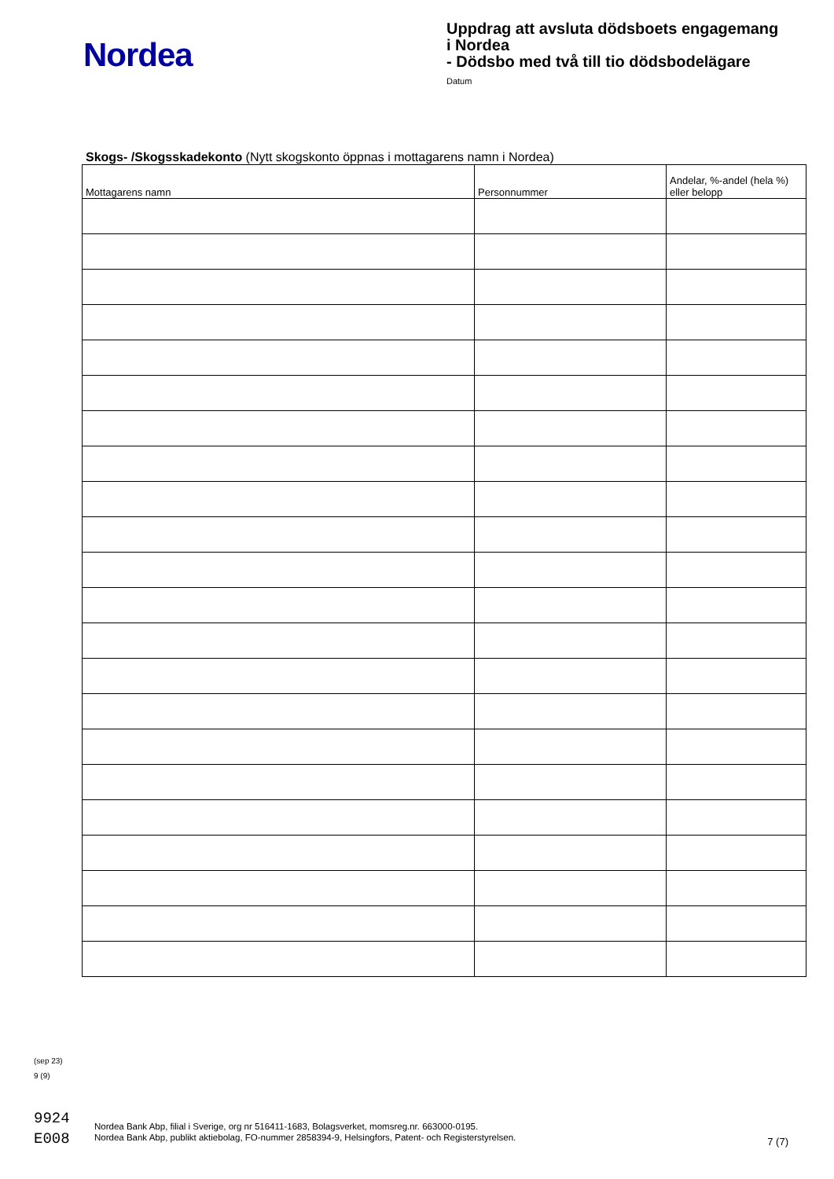Nordea
Uppdrag att avsluta dödsboets engagemang
i Nordea
- Dödsbo med två till tio dödsbodelägare
Datum
Skogs- /Skogsskadekonto (Nytt skogskonto öppnas i mottagarens namn i Nordea)
| Mottagarens namn | Personnummer | Andelar, %-andel (hela %) eller belopp |
| --- | --- | --- |
(sep 23)
9 (9)
9924
E008
Nordea Bank Abp, filial i Sverige, org nr 516411-1683, Bolagsverket, momsreg.nr. 663000-0195.
Nordea Bank Abp, publikt aktiebolag, FO-nummer 2858394-9, Helsingfors, Patent- och Registerstyrelsen.
7 (7)